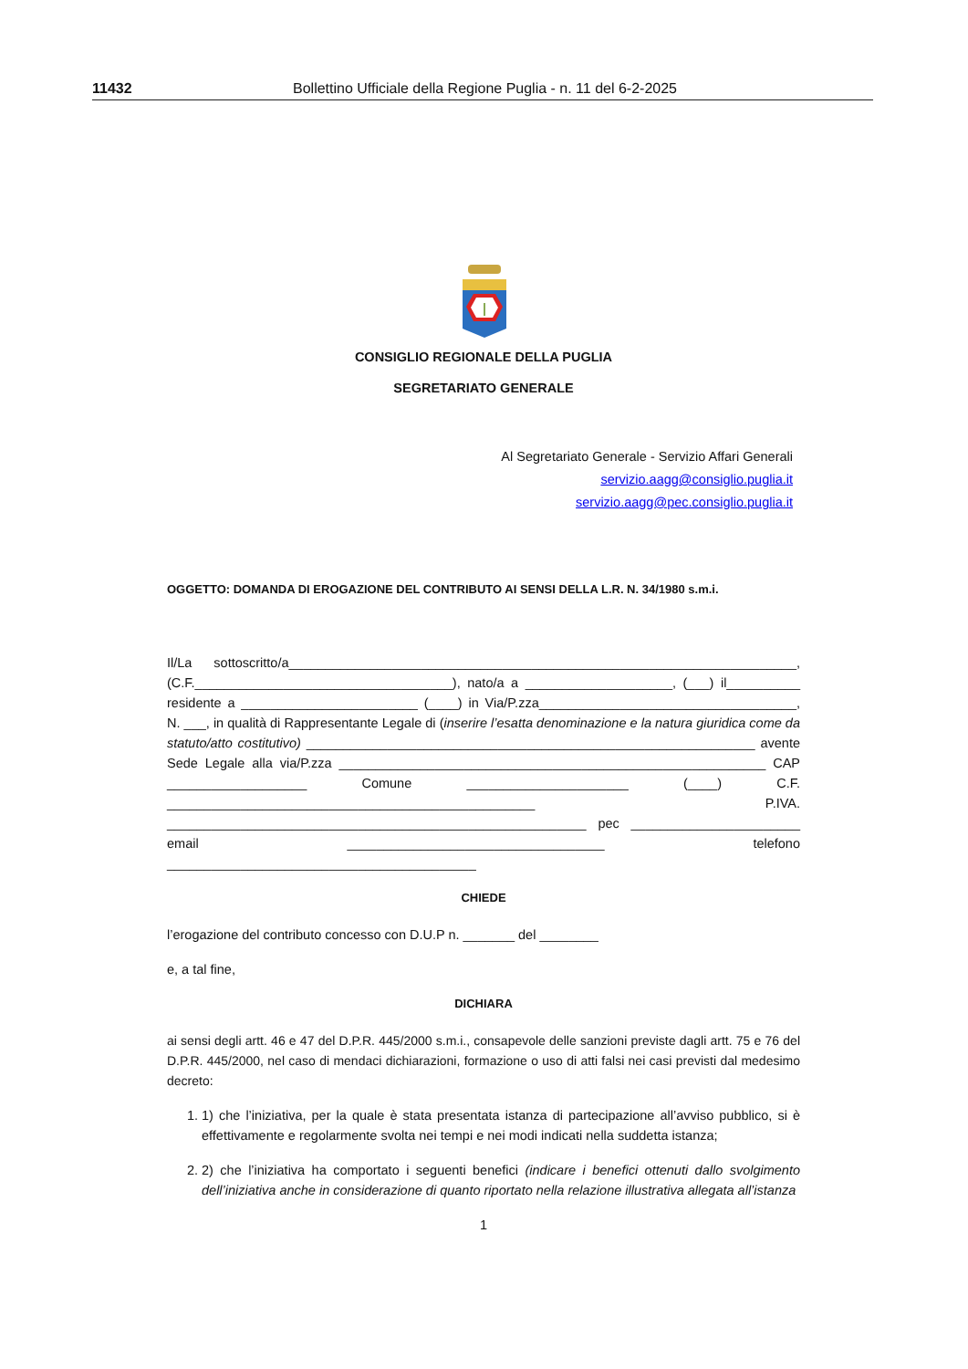11432 Bollettino Ufficiale della Regione Puglia - n. 11 del 6-2-2025
CONSIGLIO REGIONALE DELLA PUGLIA
SEGRETARIATO GENERALE
Al Segretariato Generale - Servizio Affari Generali
servizio.aagg@consiglio.puglia.it
servizio.aagg@pec.consiglio.puglia.it
OGGETTO: DOMANDA DI EROGAZIONE DEL CONTRIBUTO AI SENSI DELLA L.R. N. 34/1980 s.m.i.
Il/La sottoscritto/a_____________________________________________________________________, (C.F.___________________________________), nato/a a ____________________, (___) il__________ residente a ________________________ (____) in Via/P.zza___________________________________, N. ___, in qualità di Rappresentante Legale di (inserire l’esatta denominazione e la natura giuridica come da statuto/atto costitutivo) _____________________________________________________________ avente Sede Legale alla via/P.zza __________________________________________________________ CAP ___________________ Comune ______________________ (____) C.F. __________________________________________________ P.IVA. _________________________________________________________ pec _______________________ email ___________________________________ telefono __________________________________________
CHIEDE
l’erogazione del contributo concesso con D.U.P n. _______ del ________
e, a tal fine,
DICHIARA
ai sensi degli artt. 46 e 47 del D.P.R. 445/2000 s.m.i., consapevole delle sanzioni previste dagli artt. 75 e 76 del D.P.R. 445/2000, nel caso di mendaci dichiarazioni, formazione o uso di atti falsi nei casi previsti dal medesimo decreto:
1. 1) che l’iniziativa, per la quale è stata presentata istanza di partecipazione all’avviso pubblico, si è effettivamente e regolarmente svolta nei tempi e nei modi indicati nella suddetta istanza;
2. 2) che l’iniziativa ha comportato i seguenti benefici (indicare i benefici ottenuti dallo svolgimento dell’iniziativa anche in considerazione di quanto riportato nella relazione illustrativa allegata all’istanza
1